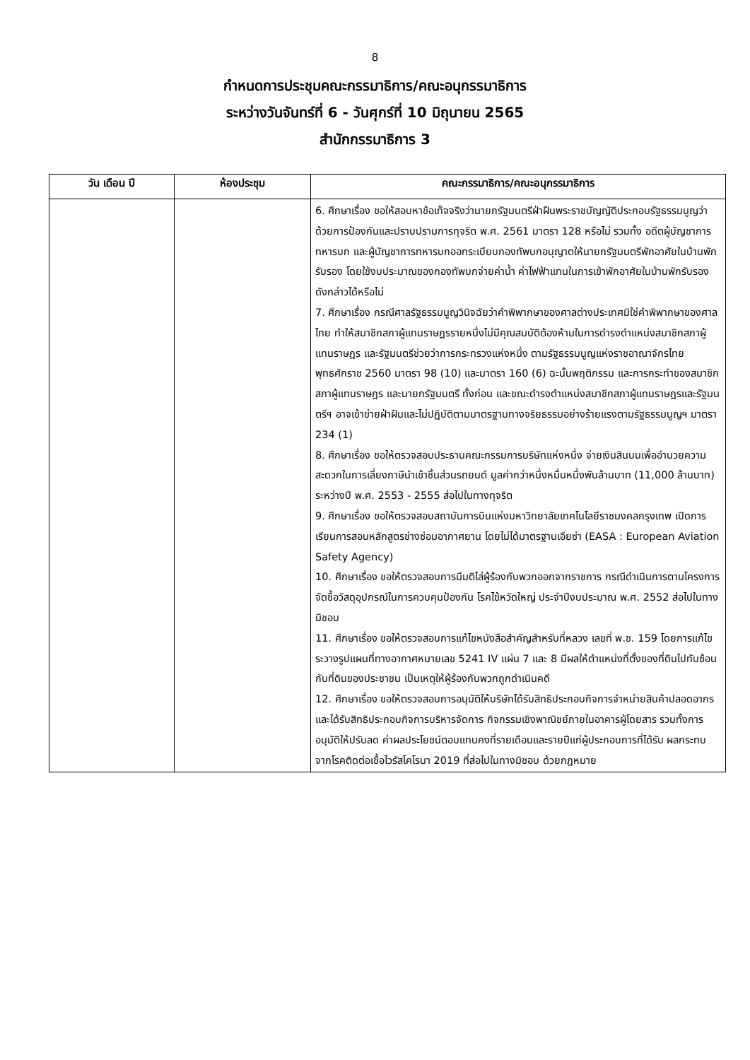8
กำหนดการประชุมคณะกรรมาธิการ/คณะอนุกรรมาธิการ
ระหว่างวันจันทร์ที่ 6 - วันศุกร์ที่ 10 มิถุนายน 2565
สำนักกรรมาธิการ 3
| วัน เดือน ปี | ห้องประชุม | คณะกรรมาธิการ/คณะอนุกรรมาธิการ |
| --- | --- | --- |
| | | 6. ศึกษาเรื่อง ขอให้สอบหาข้อเท็จจริงว่านายกรัฐมนตรีฝ่าฝืนพระราชบัญญัติประกอบรัฐธรรมนูญว่าด้วยการป้องกันและปราบปรามการทุจริต พ.ศ. 2561 มาตรา 128 หรือไม่ รวมทั้ง อดีตผู้บัญชาการทหารบก และผู้บัญชาการทหารบกออกระเบียบกองทัพบกอนุญาตให้นายกรัฐมนตรีพักอาศัยในบ้านพักรับรอง โดยใช้งบประมาณของกองทัพบกจ่ายค่าน้ำ ค่าไฟฟ้าแทนในการเข้าพักอาศัยในบ้านพักรับรองดังกล่าวได้หรือไม่ 7. ศึกษาเรื่อง กรณีศาลรัฐธรรมนูญวินิจฉัยว่าคำพิพากษาของศาลต่างประเทศมิใช่คำพิพากษาของศาลไทย ทำให้สมาชิกสภาผู้แทนราษฎรรายหนึ่งไม่มีคุณสมบัติต้องห้ามในการดำรงตำแหน่งสมาชิกสภาผู้แทนราษฎร และรัฐมนตรีช่วยว่าการกระทรวงแห่งหนึ่ง ตามรัฐธรรมนูญแห่งราชอาณาจักรไทย พุทธศักราช 2560 มาตรา 98 (10) และมาตรา 160 (6) ฉะนั้นพฤติกรรม และการกระทำของสมาชิกสภาผู้แทนราษฎร และนายกรัฐมนตรี ทั้งก่อน และขณะดำรงตำแหน่งสมาชิกสภาผู้แทนราษฎรและรัฐมนตรีฯ อาจเข้าข่ายฝ่าฝืนและไม่ปฏิบัติตามมาตรฐานทางจริยธรรมอย่างร้ายแรงตามรัฐธรรมนูญฯ มาตรา 234 (1) 8. ศึกษาเรื่อง ขอให้ตรวจสอบประธานคณะกรรมการบริษัทแห่งหนึ่ง จ่ายเงินสินบนเพื่ออำนวยความสะดวกในการเลี่ยงภาษีนำเข้าชิ้นส่วนรถยนต์ มูลค่ากว่าหนึ่งหมื่นหนึ่งพันล้านบาท (11,000 ล้านบาท) ระหว่างปี พ.ศ. 2553 - 2555 ส่อไปในทางทุจริต 9. ศึกษาเรื่อง ขอให้ตรวจสอบสถาบันการบินแห่งมหาวิทยาลัยเทคโนโลยีราชมงคลกรุงเทพ เปิดการเรียนการสอนหลักสูตรช่างซ่อมอากาศยาน โดยไม่ได้มาตรฐานเอียซ่า (EASA : European Aviation Safety Agency) 10. ศึกษาเรื่อง ขอให้ตรวจสอบการมีมติไล่ผู้ร้องกับพวกออกจากราชการ กรณีดำเนินการตามโครงการจัดซื้อวัสดุอุปกรณ์ในการควบคุมป้องกัน โรคไข้หวัดใหญ่ ประจำปีงบประมาณ พ.ศ. 2552 ส่อไปในทางมิชอบ 11. ศึกษาเรื่อง ขอให้ตรวจสอบการแก้ไขหนังสือสำคัญสำหรับที่หลวง เลขที่ พ.ช. 159 โดยการแก้ไขระวางรูปแผนที่ทางอากาศหมายเลข 5241 IV แผ่น 7 และ 8 มีผลให้ตำแหน่งที่ตั้งของที่ดินไปทับซ้อนกับที่ดินของประชาชน เป็นเหตุให้ผู้ร้องกับพวกถูกดำเนินคดี 12. ศึกษาเรื่อง ขอให้ตรวจสอบการอนุมัติให้บริษัทได้รับสิทธิประกอบกิจการจำหน่ายสินค้าปลอดอากร และได้รับสิทธิประกอบกิจการบริหารจัดการ กิจกรรมเชิงพาณิชย์ภายในอาคารผู้โดยสาร รวมทั้งการอนุมัติให้ปรับลด ค่าผลประโยชน์ตอบแทนคงที่รายเดือนและรายปีแก่ผู้ประกอบการที่ได้รับ ผลกระทบจากโรคติดต่อเชื้อไวรัสโคโรนา 2019 ที่ส่อไปในทางมิชอบ ด้วยกฎหมาย |